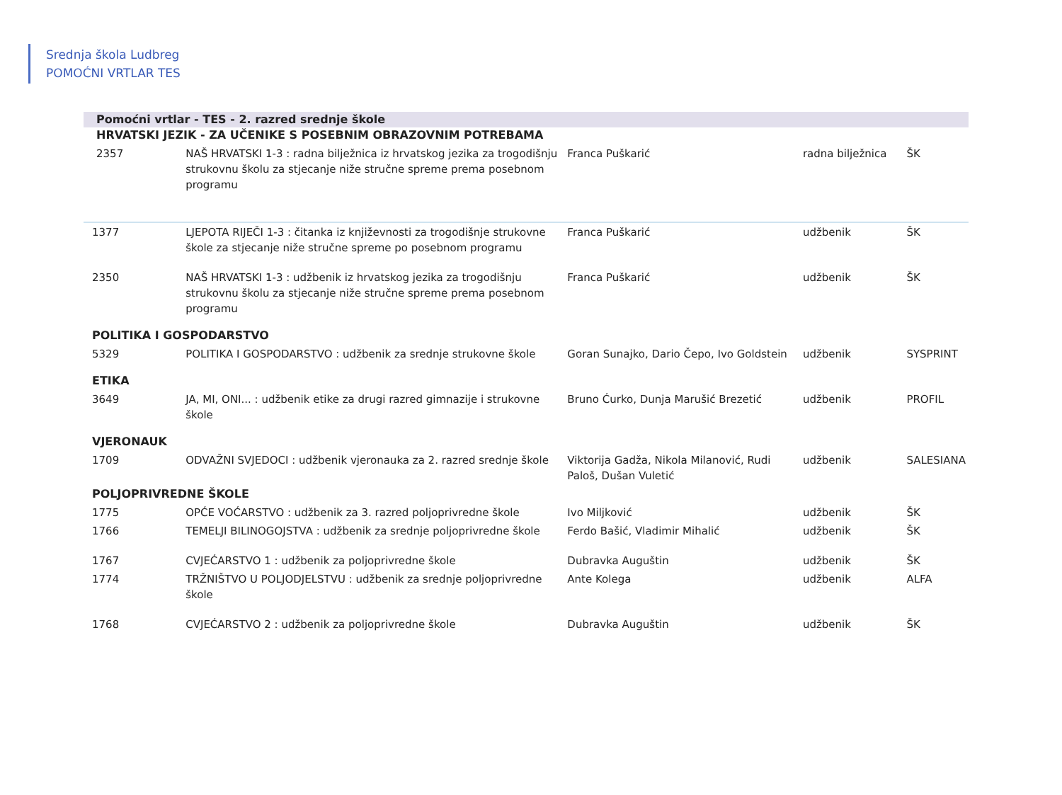Srednja škola Ludbreg
POMOĆNI VRTLAR TES
Pomoćni vrtlar - TES - 2. razred srednje škole
| HRVATSKI JEZIK - ZA UČENIKE S POSEBNIM OBRAZOVNIM POTREBAMA | | | | |
| 2357 | NAŠ HRVATSKI 1-3 : radna bilježnica iz hrvatskog jezika za trogodišnju strukovnu školu za stjecanje niže stručne spreme prema posebnom programu | Franca Puškarić | radna bilježnica | ŠK |
| 1377 | LJEPOTA RIJEČI 1-3 : čitanka iz književnosti za trogodišnje strukovne škole za stjecanje niže stručne spreme po posebnom programu | Franca Puškarić | udžbenik | ŠK |
| 2350 | NAŠ HRVATSKI 1-3 : udžbenik iz hrvatskog jezika za trogodišnju strukovnu školu za stjecanje niže stručne spreme prema posebnom programu | Franca Puškarić | udžbenik | ŠK |
| POLITIKA I GOSPODARSTVO | | | | |
| 5329 | POLITIKA I GOSPODARSTVO : udžbenik za srednje strukovne škole | Goran Sunajko, Dario Čepo, Ivo Goldstein | udžbenik | SYSPRINT |
| ETIKA | | | | |
| 3649 | JA, MI, ONI... : udžbenik etike za drugi razred gimnazije i strukovne škole | Bruno Ćurko, Dunja Marušić Brezetić | udžbenik | PROFIL |
| VJERONAUK | | | | |
| 1709 | ODVAŽNI SVJEDOCI : udžbenik vjeronauka za 2. razred srednje škole | Viktorija Gadža, Nikola Milanović, Rudi Paloš, Dušan Vuletić | udžbenik | SALESIANA |
| POLJOPRIVREDNE ŠKOLE | | | | |
| 1775 | OPĆE VOĆARSTVO : udžbenik za 3. razred poljoprivredne škole | Ivo Miljković | udžbenik | ŠK |
| 1766 | TEMELJI BILINOGOJSTVA : udžbenik za srednje poljoprivredne škole | Ferdo Bašić, Vladimir Mihalić | udžbenik | ŠK |
| 1767 | CVJEĆARSTVO 1 : udžbenik za poljoprivredne škole | Dubravka Auguštin | udžbenik | ŠK |
| 1774 | TRŽNIŠTVO U POLJODJELSTVU : udžbenik za srednje poljoprivredne škole | Ante Kolega | udžbenik | ALFA |
| 1768 | CVJEĆARSTVO 2 : udžbenik za poljoprivredne škole | Dubravka Auguštin | udžbenik | ŠK |